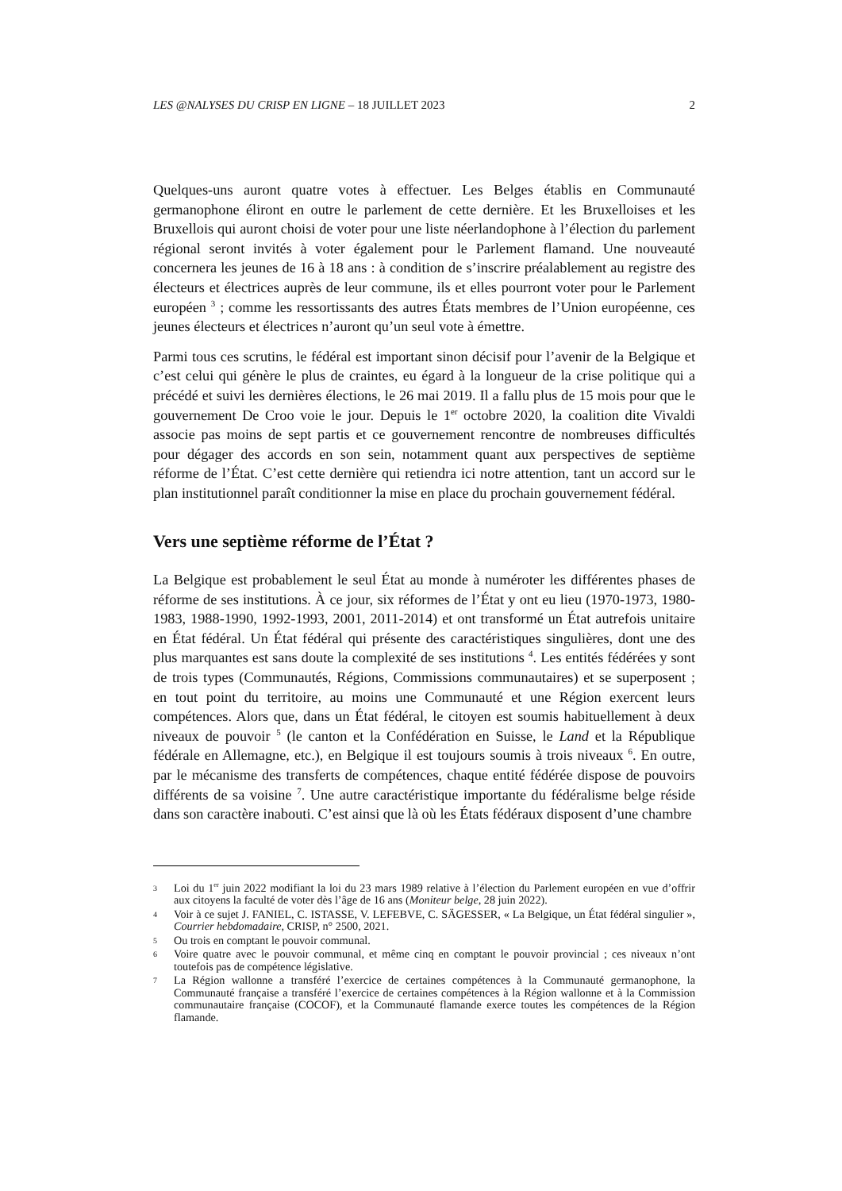LES @NALYSES DU CRISP EN LIGNE – 18 JUILLET 2023 2
Quelques-uns auront quatre votes à effectuer. Les Belges établis en Communauté germanophone éliront en outre le parlement de cette dernière. Et les Bruxelloises et les Bruxellois qui auront choisi de voter pour une liste néerlandophone à l’élection du parlement régional seront invités à voter également pour le Parlement flamand. Une nouveauté concernera les jeunes de 16 à 18 ans : à condition de s’inscrire préalablement au registre des électeurs et électrices auprès de leur commune, ils et elles pourront voter pour le Parlement européen <sup>3</sup> ; comme les ressortissants des autres États membres de l’Union européenne, ces jeunes électeurs et électrices n’auront qu’un seul vote à émettre.
Parmi tous ces scrutins, le fédéral est important sinon décisif pour l’avenir de la Belgique et c’est celui qui génère le plus de craintes, eu égard à la longueur de la crise politique qui a précédé et suivi les dernières élections, le 26 mai 2019. Il a fallu plus de 15 mois pour que le gouvernement De Croo voie le jour. Depuis le 1<sup>er</sup> octobre 2020, la coalition dite Vivaldi associe pas moins de sept partis et ce gouvernement rencontre de nombreuses difficultés pour dégager des accords en son sein, notamment quant aux perspectives de septième réforme de l’État. C’est cette dernière qui retiendra ici notre attention, tant un accord sur le plan institutionnel paraît conditionner la mise en place du prochain gouvernement fédéral.
Vers une septième réforme de l’État ?
La Belgique est probablement le seul État au monde à numéroter les différentes phases de réforme de ses institutions. À ce jour, six réformes de l’État y ont eu lieu (1970-1973, 1980-1983, 1988-1990, 1992-1993, 2001, 2011-2014) et ont transformé un État autrefois unitaire en État fédéral. Un État fédéral qui présente des caractéristiques singulières, dont une des plus marquantes est sans doute la complexité de ses institutions <sup>4</sup>. Les entités fédérées y sont de trois types (Communautés, Régions, Commissions communautaires) et se superposent ; en tout point du territoire, au moins une Communauté et une Région exercent leurs compétences. Alors que, dans un État fédéral, le citoyen est soumis habituellement à deux niveaux de pouvoir <sup>5</sup> (le canton et la Confédération en Suisse, le Land et la République fédérale en Allemagne, etc.), en Belgique il est toujours soumis à trois niveaux <sup>6</sup>. En outre, par le mécanisme des transferts de compétences, chaque entité fédérée dispose de pouvoirs différents de sa voisine <sup>7</sup>. Une autre caractéristique importante du fédéralisme belge réside dans son caractère inabouti. C’est ainsi que là où les États fédéraux disposent d’une chambre
3 Loi du 1<sup>er</sup> juin 2022 modifiant la loi du 23 mars 1989 relative à l’élection du Parlement européen en vue d’offrir aux citoyens la faculté de voter dès l’âge de 16 ans (Moniteur belge, 28 juin 2022).
4 Voir à ce sujet J. FANIEL, C. ISTASSE, V. LEFEBVE, C. SÄGESSER, « La Belgique, un État fédéral singulier », Courrier hebdomadaire, CRISP, n° 2500, 2021.
5 Ou trois en comptant le pouvoir communal.
6 Voire quatre avec le pouvoir communal, et même cinq en comptant le pouvoir provincial ; ces niveaux n’ont toutefois pas de compétence législative.
7 La Région wallonne a transféré l’exercice de certaines compétences à la Communauté germanophone, la Communauté française a transféré l’exercice de certaines compétences à la Région wallonne et à la Commission communautaire française (COCOF), et la Communauté flamande exerce toutes les compétences de la Région flamande.